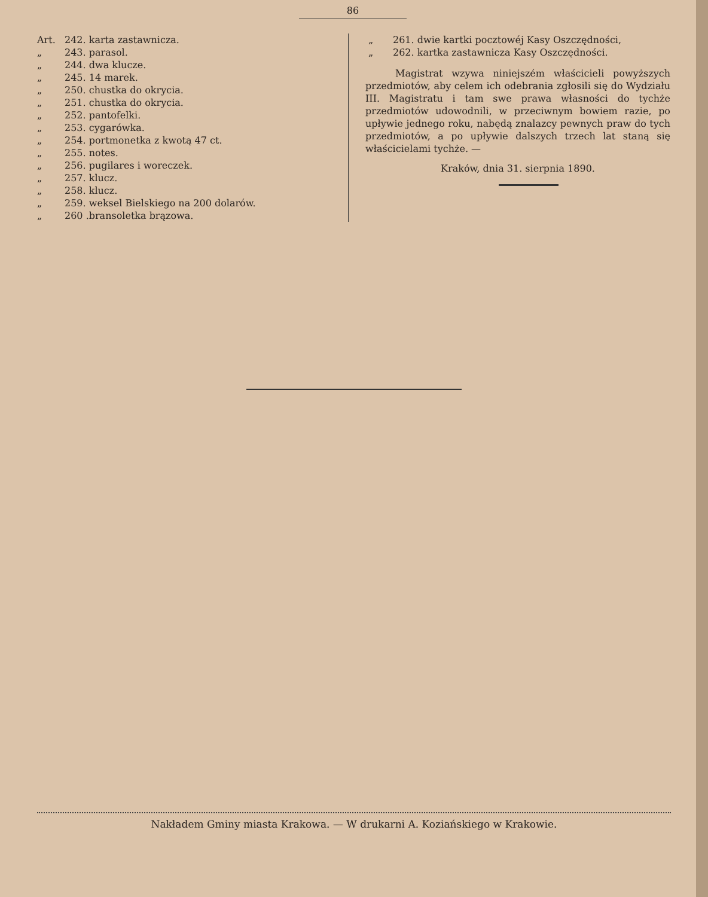86
Art. 242. karta zastawnicza.
„ 243. parasol.
„ 244. dwa klucze.
„ 245. 14 marek.
„ 250. chustka do okrycia.
„ 251. chustka do okrycia.
„ 252. pantofelki.
„ 253. cygarówka.
„ 254. portmonetka z kwotą 47 ct.
„ 255. notes.
„ 256. pugilares i woreczek.
„ 257. klucz.
„ 258. klucz.
„ 259. weksel Bielskiego na 200 dolarów.
„ 260 .bransoletka brązowa.
„ 261. dwie kartki pocztowéj Kasy Oszczędności,
„ 262. kartka zastawnicza Kasy Oszczędności.
Magistrat wzywa niniejszém właścicieli powyższych przedmiotów, aby celem ich odebrania zgłosili się do Wydziału III. Magistratu i tam swe prawa własności do tychże przedmiotów udowodnili, w przeciwnym bowiem razie, po upływie jednego roku, nabędą znalazcy pewnych praw do tych przedmiotów, a po upływie dalszych trzech lat staną się właścicielami tychże. —
Kraków, dnia 31. sierpnia 1890.
Nakładem Gminy miasta Krakowa. — W drukarni A. Koziańskiego w Krakowie.